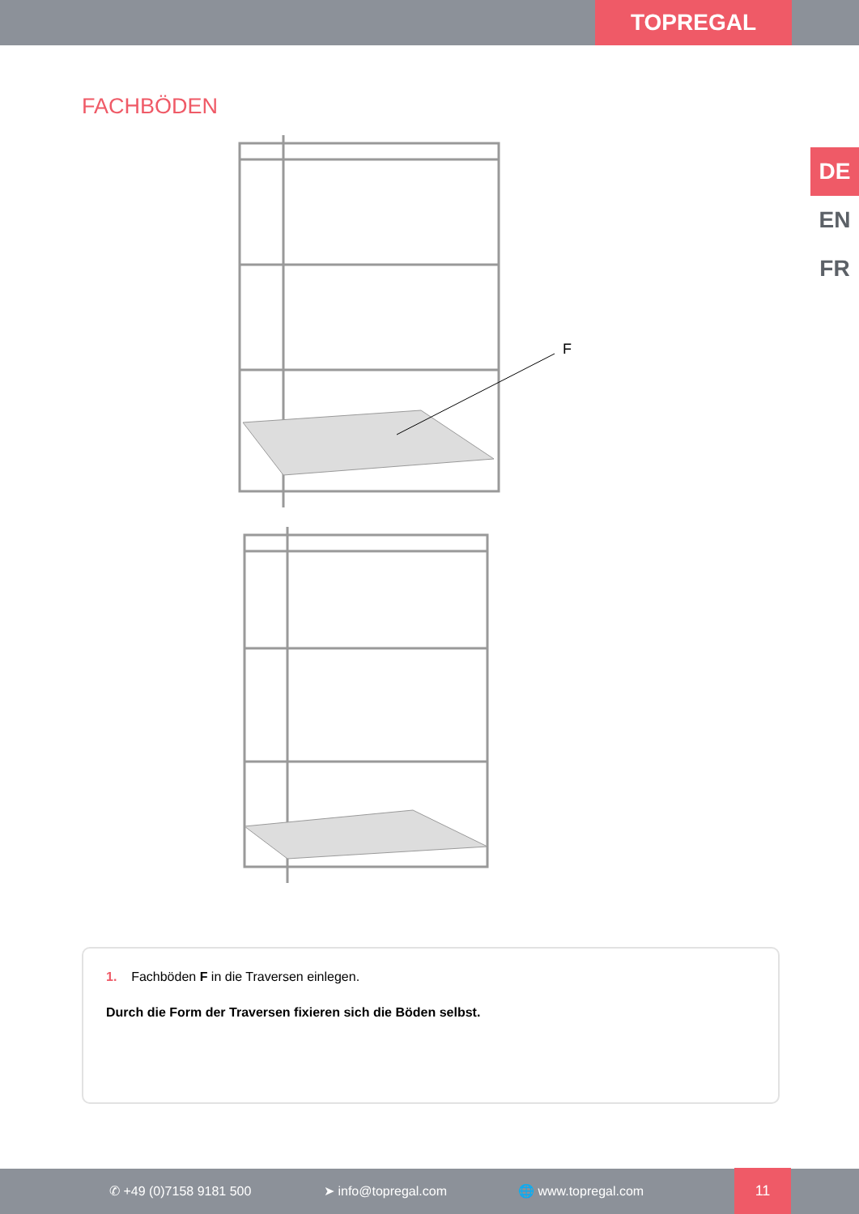TOPREGAL
FACHBÖDEN
DE
EN
FR
F
1. Fachböden F in die Traversen einlegen.
Durch die Form der Traversen fixieren sich die Böden selbst.
✆ +49 (0)7158 9181 500 ➤ info@topregal.com 🌐 www.topregal.com 11